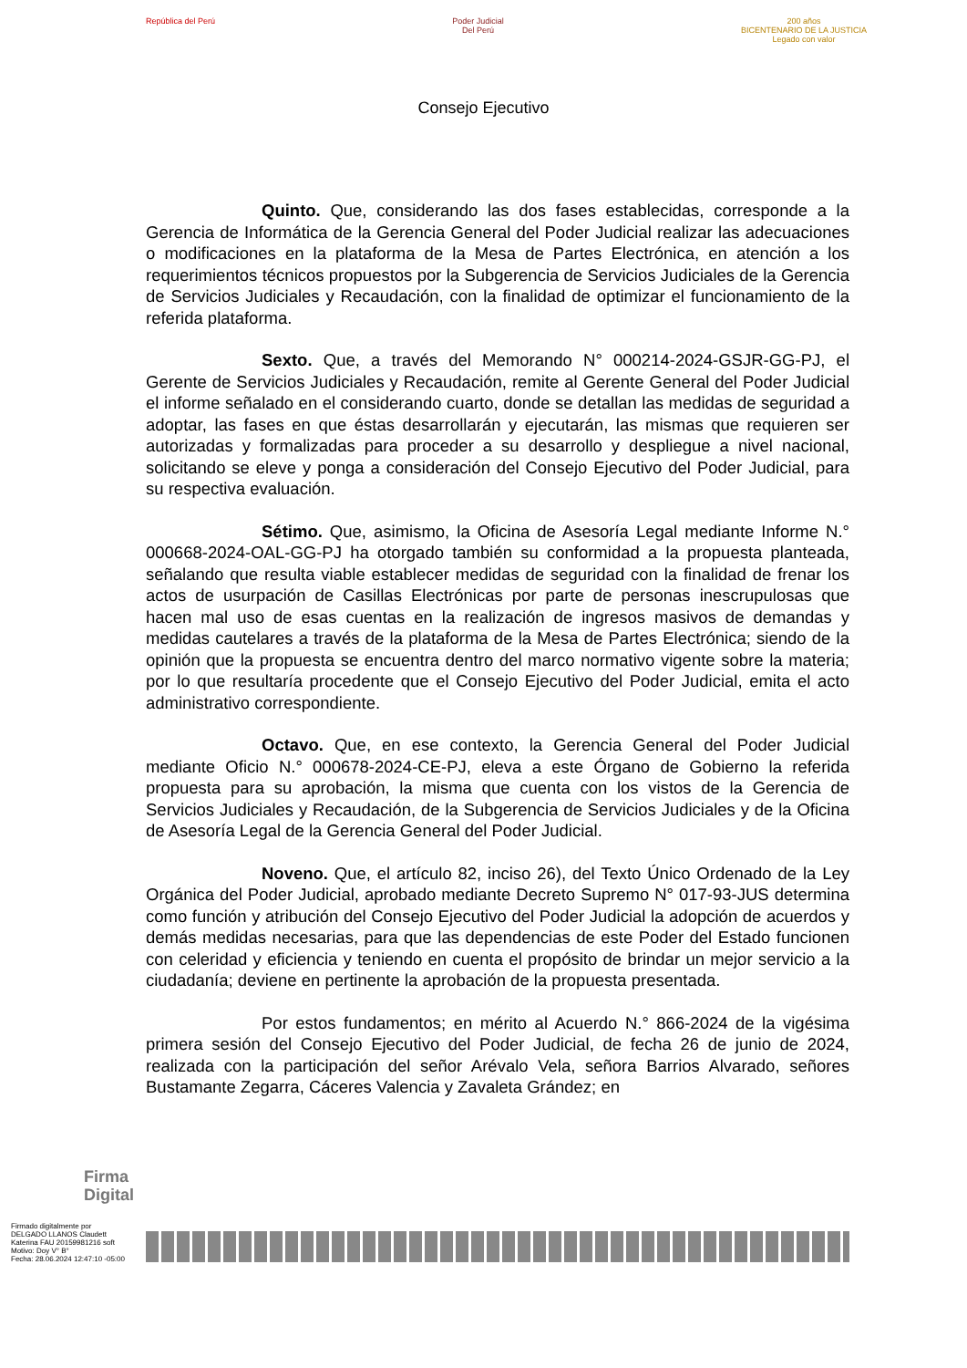República del Perú Poder Judicial
Del Perú
200 años
BICENTENARIO DE LA JUSTICIA
Legado con valor
Consejo Ejecutivo
Quinto. Que, considerando las dos fases establecidas, corresponde a la Gerencia de Informática de la Gerencia General del Poder Judicial realizar las adecuaciones o modificaciones en la plataforma de la Mesa de Partes Electrónica, en atención a los requerimientos técnicos propuestos por la Subgerencia de Servicios Judiciales de la Gerencia de Servicios Judiciales y Recaudación, con la finalidad de optimizar el funcionamiento de la referida plataforma.
Sexto. Que, a través del Memorando N° 000214-2024-GSJR-GG-PJ, el Gerente de Servicios Judiciales y Recaudación, remite al Gerente General del Poder Judicial el informe señalado en el considerando cuarto, donde se detallan las medidas de seguridad a adoptar, las fases en que éstas desarrollarán y ejecutarán, las mismas que requieren ser autorizadas y formalizadas para proceder a su desarrollo y despliegue a nivel nacional, solicitando se eleve y ponga a consideración del Consejo Ejecutivo del Poder Judicial, para su respectiva evaluación.
Sétimo. Que, asimismo, la Oficina de Asesoría Legal mediante Informe N.° 000668-2024-OAL-GG-PJ ha otorgado también su conformidad a la propuesta planteada, señalando que resulta viable establecer medidas de seguridad con la finalidad de frenar los actos de usurpación de Casillas Electrónicas por parte de personas inescrupulosas que hacen mal uso de esas cuentas en la realización de ingresos masivos de demandas y medidas cautelares a través de la plataforma de la Mesa de Partes Electrónica; siendo de la opinión que la propuesta se encuentra dentro del marco normativo vigente sobre la materia; por lo que resultaría procedente que el Consejo Ejecutivo del Poder Judicial, emita el acto administrativo correspondiente.
Octavo. Que, en ese contexto, la Gerencia General del Poder Judicial mediante Oficio N.° 000678-2024-CE-PJ, eleva a este Órgano de Gobierno la referida propuesta para su aprobación, la misma que cuenta con los vistos de la Gerencia de Servicios Judiciales y Recaudación, de la Subgerencia de Servicios Judiciales y de la Oficina de Asesoría Legal de la Gerencia General del Poder Judicial.
Noveno. Que, el artículo 82, inciso 26), del Texto Único Ordenado de la Ley Orgánica del Poder Judicial, aprobado mediante Decreto Supremo N° 017-93-JUS determina como función y atribución del Consejo Ejecutivo del Poder Judicial la adopción de acuerdos y demás medidas necesarias, para que las dependencias de este Poder del Estado funcionen con celeridad y eficiencia y teniendo en cuenta el propósito de brindar un mejor servicio a la ciudadanía; deviene en pertinente la aprobación de la propuesta presentada.
Por estos fundamentos; en mérito al Acuerdo N.° 866-2024 de la vigésima primera sesión del Consejo Ejecutivo del Poder Judicial, de fecha 26 de junio de 2024, realizada con la participación del señor Arévalo Vela, señora Barrios Alvarado, señores Bustamante Zegarra, Cáceres Valencia y Zavaleta Grández; en
Firma
Digital
Firmado digitalmente por
DELGADO LLANOS Claudett
Katerina FAU 20159981216 soft
Motivo: Doy V° B°
Fecha: 28.06.2024 12:47:10 -05:00